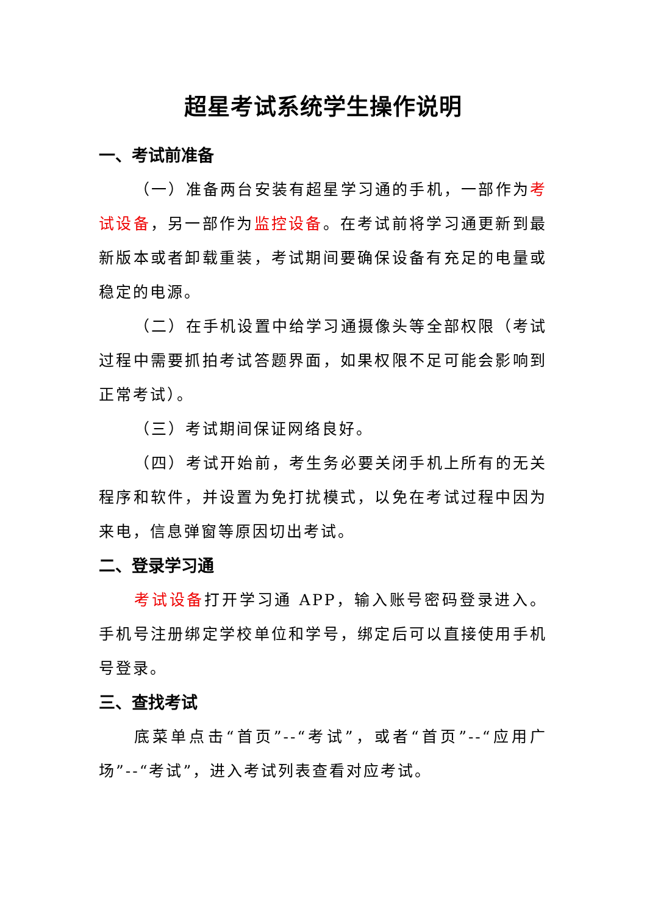超星考试系统学生操作说明
一、考试前准备
（一）准备两台安装有超星学习通的手机，一部作为考试设备，另一部作为监控设备。在考试前将学习通更新到最新版本或者卸载重装，考试期间要确保设备有充足的电量或稳定的电源。
（二）在手机设置中给学习通摄像头等全部权限（考试过程中需要抓拍考试答题界面，如果权限不足可能会影响到正常考试）。
（三）考试期间保证网络良好。
（四）考试开始前，考生务必要关闭手机上所有的无关程序和软件，并设置为免打扰模式，以免在考试过程中因为来电，信息弹窗等原因切出考试。
二、登录学习通
考试设备打开学习通 APP，输入账号密码登录进入。手机号注册绑定学校单位和学号，绑定后可以直接使用手机号登录。
三、查找考试
底菜单点击“首页”--“考试”，或者“首页”--“应用广场”--“考试”，进入考试列表查看对应考试。